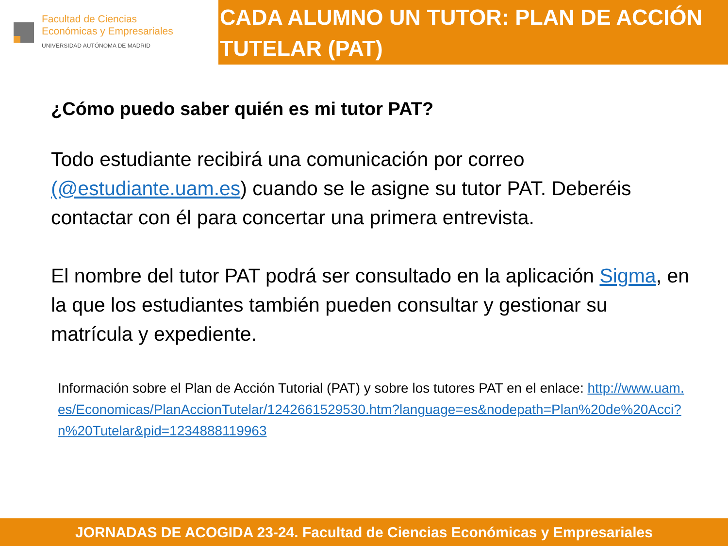Facultad de Ciencias
Económicas y Empresariales
UNIVERSIDAD AUTÓNOMA DE MADRID
CADA ALUMNO UN TUTOR: PLAN DE ACCIÓN TUTELAR (PAT)
¿Cómo puedo saber quién es mi tutor PAT?
Todo estudiante recibirá una comunicación por correo (@estudiante.uam.es) cuando se le asigne su tutor PAT. Deberéis contactar con él para concertar una primera entrevista.
El nombre del tutor PAT podrá ser consultado en la aplicación Sigma, en la que los estudiantes también pueden consultar y gestionar su matrícula y expediente.
Información sobre el Plan de Acción Tutorial (PAT) y sobre los tutores PAT en el enlace: http://www.uam.es/Economicas/PlanAccionTutelar/1242661529530.htm?language=es&nodepath=Plan%20de%20Acci?n%20Tutelar&pid=1234888119963
JORNADAS DE ACOGIDA 23-24. Facultad de Ciencias Económicas y Empresariales